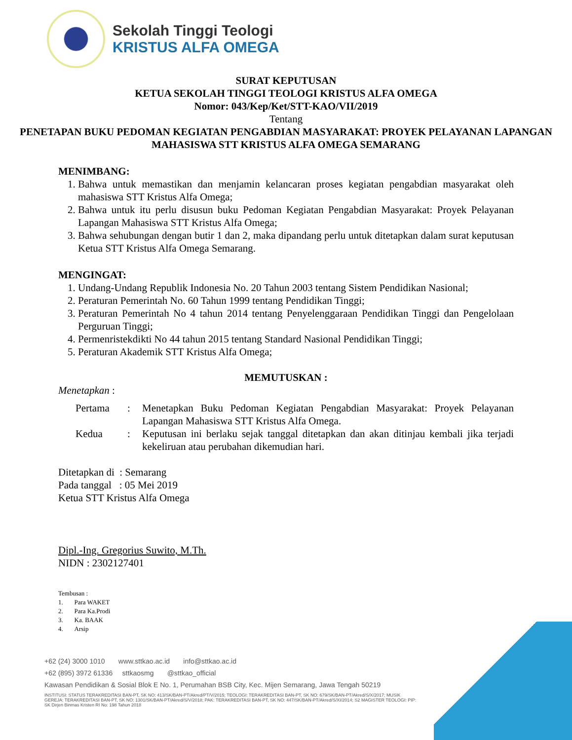Sekolah Tinggi Teologi
KRISTUS ALFA OMEGA
SURAT KEPUTUSAN
KETUA SEKOLAH TINGGI TEOLOGI KRISTUS ALFA OMEGA
Nomor: 043/Kep/Ket/STT-KAO/VII/2019
Tentang
PENETAPAN BUKU PEDOMAN KEGIATAN PENGABDIAN MASYARAKAT: PROYEK PELAYANAN LAPANGAN MAHASISWA STT KRISTUS ALFA OMEGA SEMARANG
MENIMBANG:
1. Bahwa untuk memastikan dan menjamin kelancaran proses kegiatan pengabdian masyarakat oleh mahasiswa STT Kristus Alfa Omega;
2. Bahwa untuk itu perlu disusun buku Pedoman Kegiatan Pengabdian Masyarakat: Proyek Pelayanan Lapangan Mahasiswa STT Kristus Alfa Omega;
3. Bahwa sehubungan dengan butir 1 dan 2, maka dipandang perlu untuk ditetapkan dalam surat keputusan Ketua STT Kristus Alfa Omega Semarang.
MENGINGAT:
1. Undang-Undang Republik Indonesia No. 20 Tahun 2003 tentang Sistem Pendidikan Nasional;
2. Peraturan Pemerintah No. 60 Tahun 1999 tentang Pendidikan Tinggi;
3. Peraturan Pemerintah No 4 tahun 2014 tentang Penyelenggaraan Pendidikan Tinggi dan Pengelolaan Perguruan Tinggi;
4. Permenristekdikti No 44 tahun 2015 tentang Standard Nasional Pendidikan Tinggi;
5. Peraturan Akademik STT Kristus Alfa Omega;
MEMUTUSKAN :
Menetapkan :
Pertama: Menetapkan Buku Pedoman Kegiatan Pengabdian Masyarakat: Proyek Pelayanan Lapangan Mahasiswa STT Kristus Alfa Omega.
Kedua: Keputusan ini berlaku sejak tanggal ditetapkan dan akan ditinjau kembali jika terjadi kekeliruan atau perubahan dikemudian hari.
Ditetapkan di : Semarang
Pada tanggal : 05 Mei 2019
Ketua STT Kristus Alfa Omega
Dipl.-Ing. Gregorius Suwito, M.Th.
NIDN : 2302127401
Tembusan :
1. Para WAKET
2. Para Ka.Prodi
3. Ka. BAAK
4. Arsip
+62 (24) 3000 1010 www.sttkao.ac.id info@sttkao.ac.id
+62 (895) 3972 61336 sttkaosmg @sttkao_official
Kawasan Pendidikan & Sosial Blok E No. 1, Perumahan BSB City, Kec. Mijen Semarang, Jawa Tengah 50219
INSTITUSI: STATUS TERAKREDITASI BAN-PT, SK NO: 413/SK/BAN-PT/Akred/PT/V/2015; TEOLOGI: TERAKREDITASI BAN-PT, SK NO: 679/SK/BAN-PT/Akred/S/X/2017; MUSIK GEREJA: TERAKREDITASI BAN-PT, SK NO: 1301/SK/BAN-PT/Akred/S/V/2018; PAK: TERAKREDITASI BAN-PT, SK NO: 447/SK/BAN-PT/Akred/S/XI/2014; S2 MAGISTER TEOLOGI: PIP: SK Dirjen Binmas Kristen RI No: 198 Tahun 2018